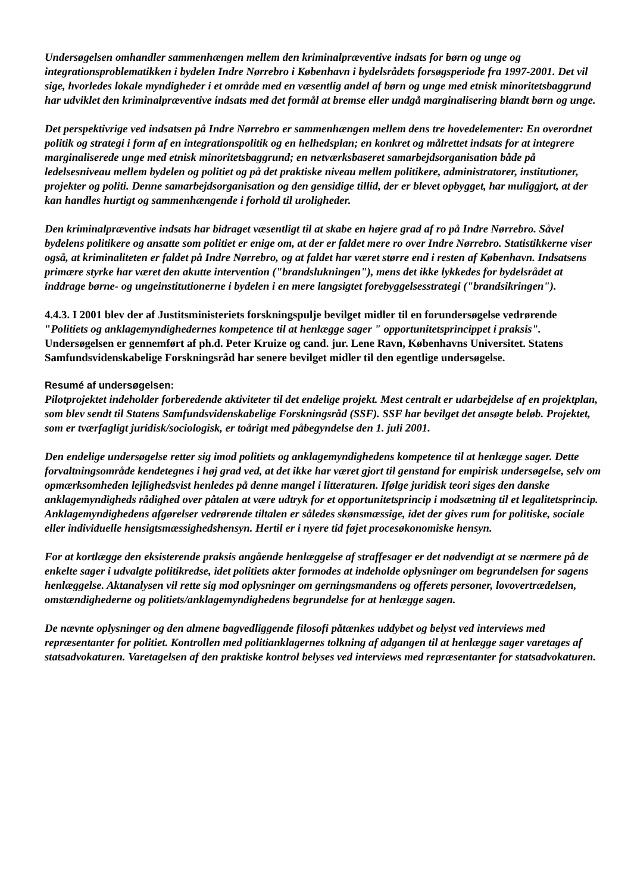Undersøgelsen omhandler sammenhængen mellem den kriminalpræventive indsats for børn og unge og integrationsproblematikken i bydelen Indre Nørrebro i København i bydelsrådets forsøgsperiode fra 1997-2001. Det vil sige, hvorledes lokale myndigheder i et område med en væsentlig andel af børn og unge med etnisk minoritetsbaggrund har udviklet den kriminalpræventive indsats med det formål at bremse eller undgå marginalisering blandt børn og unge.
Det perspektivrige ved indsatsen på Indre Nørrebro er sammenhængen mellem dens tre hovedelementer: En overordnet politik og strategi i form af en integrationspolitik og en helhedsplan; en konkret og målrettet indsats for at integrere marginaliserede unge med etnisk minoritetsbaggrund; en netværksbaseret samarbejdsorganisation både på ledelsesniveau mellem bydelen og politiet og på det praktiske niveau mellem politikere, administratorer, institutioner, projekter og politi. Denne samarbejdsorganisation og den gensidige tillid, der er blevet opbygget, har muliggjort, at der kan handles hurtigt og sammenhængende i forhold til uroligheder.
Den kriminalpræventive indsats har bidraget væsentligt til at skabe en højere grad af ro på Indre Nørrebro. Såvel bydelens politikere og ansatte som politiet er enige om, at der er faldet mere ro over Indre Nørrebro. Statistikkerne viser også, at kriminaliteten er faldet på Indre Nørrebro, og at faldet har været større end i resten af København. Indsatsens primære styrke har været den akutte intervention ("brandslukningen"), mens det ikke lykkedes for bydelsrådet at inddrage børne- og ungeinstitutionerne i bydelen i en mere langsigtet forebyggelsesstrategi ("brandsikringen").
4.4.3. I 2001 blev der af Justitsministeriets forskningspulje bevilget midler til en forundersøgelse vedrørende "Politiets og anklagemyndighedernes kompetence til at henlægge sager " opportunitetsprincippet i praksis". Undersøgelsen er gennemført af ph.d. Peter Kruize og cand. jur. Lene Ravn, Københavns Universitet. Statens Samfundsvidenskabelige Forskningsråd har senere bevilget midler til den egentlige undersøgelse.
Resumé af undersøgelsen:
Pilotprojektet indeholder forberedende aktiviteter til det endelige projekt. Mest centralt er udarbejdelse af en projektplan, som blev sendt til Statens Samfundsvidenskabelige Forskningsråd (SSF). SSF har bevilget det ansøgte beløb. Projektet, som er tværfagligt juridisk/sociologisk, er toårigt med påbegyndelse den 1. juli 2001.
Den endelige undersøgelse retter sig imod politiets og anklagemyndighedens kompetence til at henlægge sager. Dette forvaltningsområde kendetegnes i høj grad ved, at det ikke har været gjort til genstand for empirisk undersøgelse, selv om opmærksomheden lejlighedsvist henledes på denne mangel i litteraturen. Ifølge juridisk teori siges den danske anklagemyndigheds rådighed over påtalen at være udtryk for et opportunitetsprincip i modsætning til et legalitetsprincip. Anklagemyndighedens afgørelser vedrørende tiltalen er således skønsmæssige, idet der gives rum for politiske, sociale eller individuelle hensigtsmæssighedshensyn. Hertil er i nyere tid føjet procesøkonomiske hensyn.
For at kortlægge den eksisterende praksis angående henlæggelse af straffesager er det nødvendigt at se nærmere på de enkelte sager i udvalgte politikredse, idet politiets akter formodes at indeholde oplysninger om begrundelsen for sagens henlæggelse. Aktanalysen vil rette sig mod oplysninger om gerningsmandens og offerets personer, lovovertrædelsen, omstændighederne og politiets/anklagemyndighedens begrundelse for at henlægge sagen.
De nævnte oplysninger og den almene bagvedliggende filosofi påtænkes uddybet og belyst ved interviews med repræsentanter for politiet. Kontrollen med politianklagernes tolkning af adgangen til at henlægge sager varetages af statsadvokaturen. Varetagelsen af den praktiske kontrol belyses ved interviews med repræsentanter for statsadvokaturen.